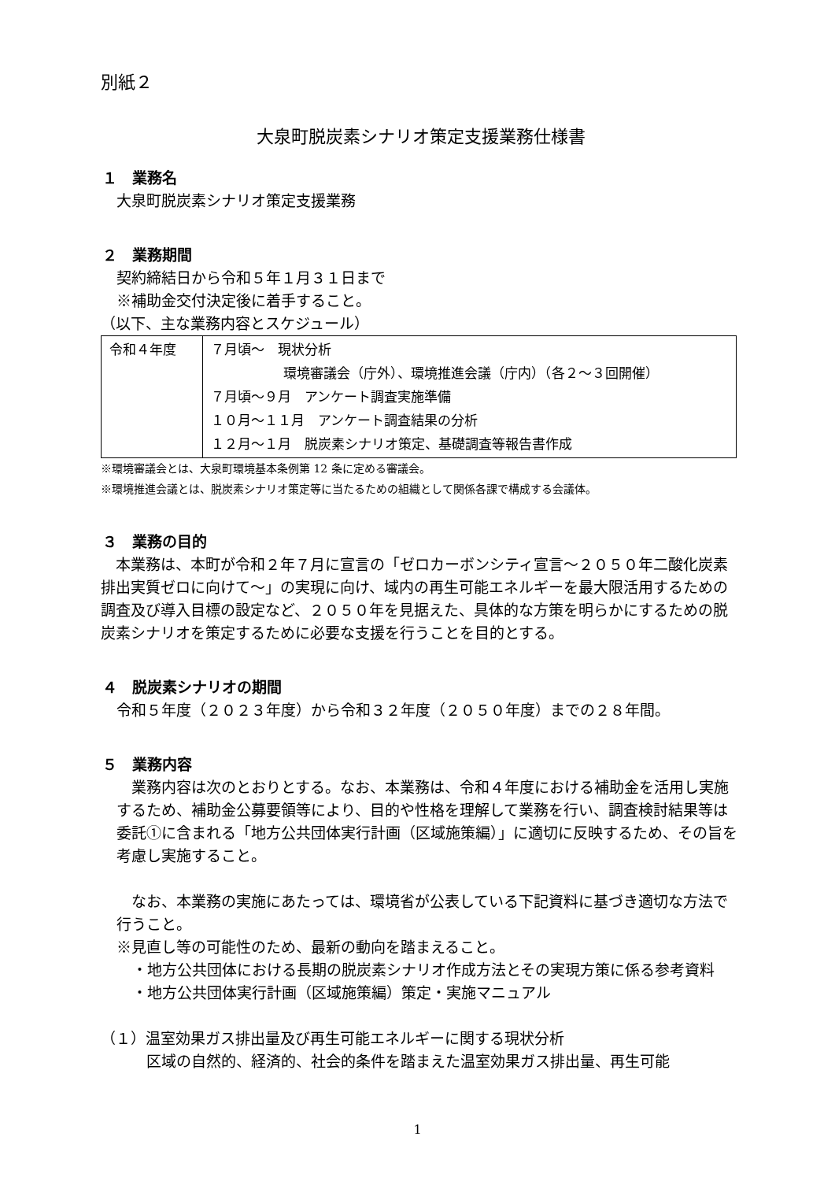別紙２
大泉町脱炭素シナリオ策定支援業務仕様書
１　業務名
大泉町脱炭素シナリオ策定支援業務
２　業務期間
契約締結日から令和５年１月３１日まで
※補助金交付決定後に着手すること。
（以下、主な業務内容とスケジュール）
| 令和４年度 | ７月頃～ 現状分析 環境審議会（庁外）、環境推進会議（庁内）（各２～３回開催） ７月頃～９月 アンケート調査実施準備 １０月～１１月 アンケート調査結果の分析 １２月～１月 脱炭素シナリオ策定、基礎調査等報告書作成 |
※環境審議会とは、大泉町環境基本条例第 12 条に定める審議会。
※環境推進会議とは、脱炭素シナリオ策定等に当たるための組織として関係各課で構成する会議体。
３　業務の目的
　本業務は、本町が令和２年７月に宣言の「ゼロカーボンシティ宣言～２０５０年二酸化炭素排出実質ゼロに向けて～」の実現に向け、域内の再生可能エネルギーを最大限活用するための調査及び導入目標の設定など、２０５０年を見据えた、具体的な方策を明らかにするための脱炭素シナリオを策定するために必要な支援を行うことを目的とする。
４　脱炭素シナリオの期間
令和５年度（２０２３年度）から令和３２年度（２０５０年度）までの２８年間。
５　業務内容
　業務内容は次のとおりとする。なお、本業務は、令和４年度における補助金を活用し実施するため、補助金公募要領等により、目的や性格を理解して業務を行い、調査検討結果等は委託①に含まれる「地方公共団体実行計画（区域施策編）」に適切に反映するため、その旨を考慮し実施すること。
　なお、本業務の実施にあたっては、環境省が公表している下記資料に基づき適切な方法で行うこと。
※見直し等の可能性のため、最新の動向を踏まえること。
・地方公共団体における長期の脱炭素シナリオ作成方法とその実現方策に係る参考資料
・地方公共団体実行計画（区域施策編）策定・実施マニュアル
（１）温室効果ガス排出量及び再生可能エネルギーに関する現状分析
区域の自然的、経済的、社会的条件を踏まえた温室効果ガス排出量、再生可能
1